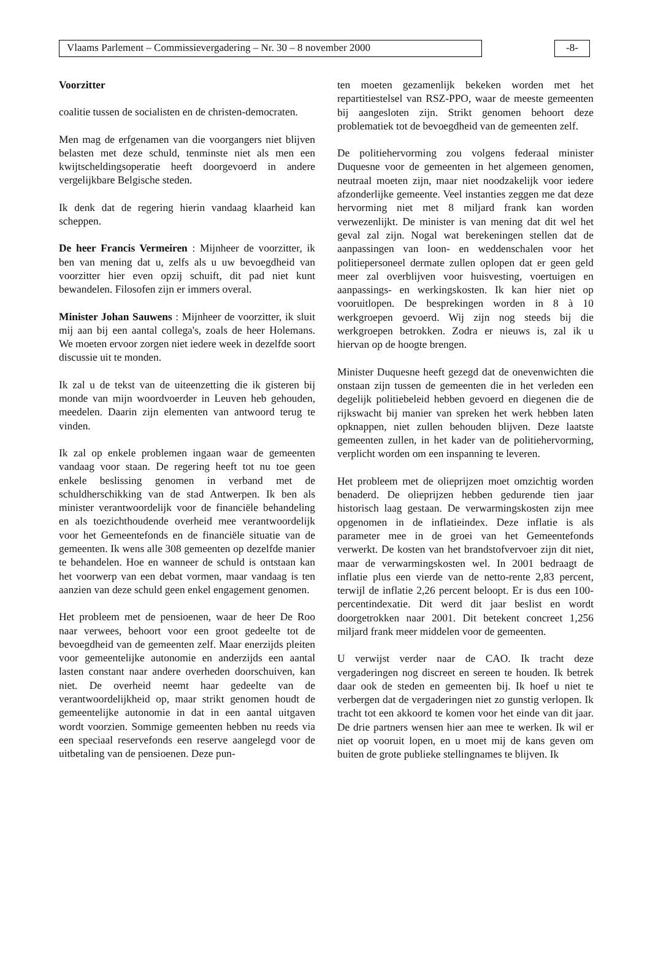Vlaams Parlement – Commissievergadering – Nr. 30 – 8 november 2000 -8-
Voorzitter
coalitie tussen de socialisten en de christen-democraten.
Men mag de erfgenamen van die voorgangers niet blijven belasten met deze schuld, tenminste niet als men een kwijtscheldingsoperatie heeft doorgevoerd in andere vergelijkbare Belgische steden.
Ik denk dat de regering hierin vandaag klaarheid kan scheppen.
De heer Francis Vermeiren : Mijnheer de voorzitter, ik ben van mening dat u, zelfs als u uw bevoegdheid van voorzitter hier even opzij schuift, dit pad niet kunt bewandelen. Filosofen zijn er immers overal.
Minister Johan Sauwens : Mijnheer de voorzitter, ik sluit mij aan bij een aantal collega's, zoals de heer Holemans. We moeten ervoor zorgen niet iedere week in dezelfde soort discussie uit te monden.
Ik zal u de tekst van de uiteenzetting die ik gisteren bij monde van mijn woordvoerder in Leuven heb gehouden, meedelen. Daarin zijn elementen van antwoord terug te vinden.
Ik zal op enkele problemen ingaan waar de gemeenten vandaag voor staan. De regering heeft tot nu toe geen enkele beslissing genomen in verband met de schuldherschikking van de stad Antwerpen. Ik ben als minister verantwoordelijk voor de financiële behandeling en als toezichthoudende overheid mee verantwoordelijk voor het Gemeentefonds en de financiële situatie van de gemeenten. Ik wens alle 308 gemeenten op dezelfde manier te behandelen. Hoe en wanneer de schuld is ontstaan kan het voorwerp van een debat vormen, maar vandaag is ten aanzien van deze schuld geen enkel engagement genomen.
Het probleem met de pensioenen, waar de heer De Roo naar verwees, behoort voor een groot gedeelte tot de bevoegdheid van de gemeenten zelf. Maar enerzijds pleiten voor gemeentelijke autonomie en anderzijds een aantal lasten constant naar andere overheden doorschuiven, kan niet. De overheid neemt haar gedeelte van de verantwoordelijkheid op, maar strikt genomen houdt de gemeentelijke autonomie in dat in een aantal uitgaven wordt voorzien. Sommige gemeenten hebben nu reeds via een speciaal reservefonds een reserve aangelegd voor de uitbetaling van de pensioenen. Deze pun-
ten moeten gezamenlijk bekeken worden met het repartitiestelsel van RSZ-PPO, waar de meeste gemeenten bij aangesloten zijn. Strikt genomen behoort deze problematiek tot de bevoegdheid van de gemeenten zelf.
De politiehervorming zou volgens federaal minister Duquesne voor de gemeenten in het algemeen genomen, neutraal moeten zijn, maar niet noodzakelijk voor iedere afzonderlijke gemeente. Veel instanties zeggen me dat deze hervorming niet met 8 miljard frank kan worden verwezenlijkt. De minister is van mening dat dit wel het geval zal zijn. Nogal wat berekeningen stellen dat de aanpassingen van loon- en weddenschalen voor het politiepersoneel dermate zullen oplopen dat er geen geld meer zal overblijven voor huisvesting, voertuigen en aanpassings- en werkingskosten. Ik kan hier niet op vooruitlopen. De besprekingen worden in 8 à 10 werkgroepen gevoerd. Wij zijn nog steeds bij die werkgroepen betrokken. Zodra er nieuws is, zal ik u hiervan op de hoogte brengen.
Minister Duquesne heeft gezegd dat de onevenwichten die onstaan zijn tussen de gemeenten die in het verleden een degelijk politiebeleid hebben gevoerd en diegenen die de rijkswacht bij manier van spreken het werk hebben laten opknappen, niet zullen behouden blijven. Deze laatste gemeenten zullen, in het kader van de politiehervorming, verplicht worden om een inspanning te leveren.
Het probleem met de olieprijzen moet omzichtig worden benaderd. De olieprijzen hebben gedurende tien jaar historisch laag gestaan. De verwarmingskosten zijn mee opgenomen in de inflatieindex. Deze inflatie is als parameter mee in de groei van het Gemeentefonds verwerkt. De kosten van het brandstofvervoer zijn dit niet, maar de verwarmingskosten wel. In 2001 bedraagt de inflatie plus een vierde van de netto-rente 2,83 percent, terwijl de inflatie 2,26 percent beloopt. Er is dus een 100-percentindexatie. Dit werd dit jaar beslist en wordt doorgetrokken naar 2001. Dit betekent concreet 1,256 miljard frank meer middelen voor de gemeenten.
U verwijst verder naar de CAO. Ik tracht deze vergaderingen nog discreet en sereen te houden. Ik betrek daar ook de steden en gemeenten bij. Ik hoef u niet te verbergen dat de vergaderingen niet zo gunstig verlopen. Ik tracht tot een akkoord te komen voor het einde van dit jaar. De drie partners wensen hier aan mee te werken. Ik wil er niet op vooruit lopen, en u moet mij de kans geven om buiten de grote publieke stellingnames te blijven. Ik